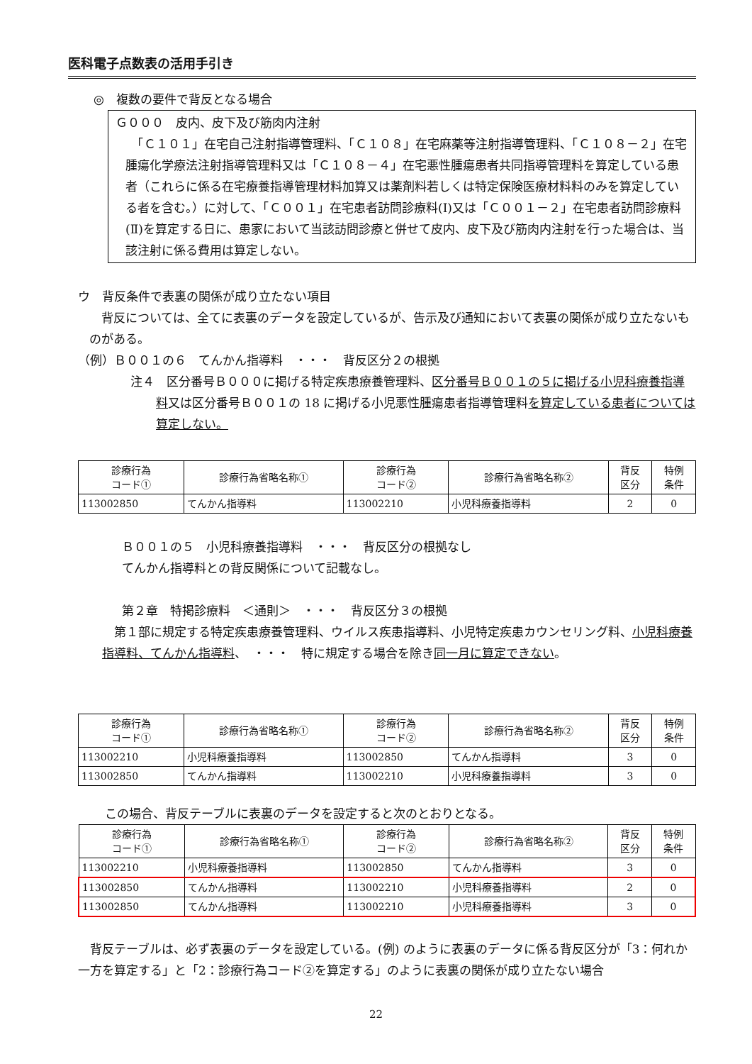医科電子点数表の活用手引き
◎　複数の要件で背反となる場合
Ｇ０００　皮内、皮下及び筋肉内注射
　「Ｃ１０１」在宅自己注射指導管理料、「Ｃ１０８」在宅麻薬等注射指導管理料、「Ｃ１０８－２」在宅腫瘍化学療法注射指導管理料又は「Ｃ１０８－４」在宅悪性腫瘍患者共同指導管理料を算定している患者（これらに係る在宅療養指導管理材料加算又は薬剤料若しくは特定保険医療材料料のみを算定している者を含む。）に対して、「Ｃ００１」在宅患者訪問診療料(Ⅰ)又は「Ｃ００１－２」在宅患者訪問診療料(Ⅱ)を算定する日に、患家において当該訪問診療と併せて皮内、皮下及び筋肉内注射を行った場合は、当該注射に係る費用は算定しない。
ウ　背反条件で表裏の関係が成り立たない項目
　背反については、全てに表裏のデータを設定しているが、告示及び通知において表裏の関係が成り立たないものがある。
（例）Ｂ００１の６　てんかん指導料　・・・　背反区分２の根拠
注４　区分番号Ｂ０００に掲げる特定疾患療養管理料、区分番号Ｂ００１の５に掲げる小児科療養指導料又は区分番号Ｂ００１の 18 に掲げる小児悪性腫瘍患者指導管理料を算定している患者については算定しない。
| 診療行為 コード① | 診療行為省略名称① | 診療行為 コード② | 診療行為省略名称② | 背反 区分 | 特例 条件 |
| --- | --- | --- | --- | --- | --- |
| 113002850 | てんかん指導料 | 113002210 | 小児科療養指導料 | 2 | 0 |
Ｂ００１の５　小児科療養指導料　・・・　背反区分の根拠なし
てんかん指導料との背反関係について記載なし。
第２章　特掲診療料　＜通則＞　・・・　背反区分３の根拠
　第１部に規定する特定疾患療養管理料、ウイルス疾患指導料、小児特定疾患カウンセリング料、小児科療養指導料、てんかん指導料、　・・・　特に規定する場合を除き同一月に算定できない。
| 診療行為 コード① | 診療行為省略名称① | 診療行為 コード② | 診療行為省略名称② | 背反 区分 | 特例 条件 |
| --- | --- | --- | --- | --- | --- |
| 113002210 | 小児科療養指導料 | 113002850 | てんかん指導料 | 3 | 0 |
| 113002850 | てんかん指導料 | 113002210 | 小児科療養指導料 | 3 | 0 |
この場合、背反テーブルに表裏のデータを設定すると次のとおりとなる。
| 診療行為 コード① | 診療行為省略名称① | 診療行為 コード② | 診療行為省略名称② | 背反 区分 | 特例 条件 |
| --- | --- | --- | --- | --- | --- |
| 113002210 | 小児科療養指導料 | 113002850 | てんかん指導料 | 3 | 0 |
| 113002850 | てんかん指導料 | 113002210 | 小児科療養指導料 | 2 | 0 |
| 113002850 | てんかん指導料 | 113002210 | 小児科療養指導料 | 3 | 0 |
　背反テーブルは、必ず表裏のデータを設定している。(例) のように表裏のデータに係る背反区分が「3：何れか一方を算定する」と「2：診療行為コード②を算定する」のように表裏の関係が成り立たない場合
22